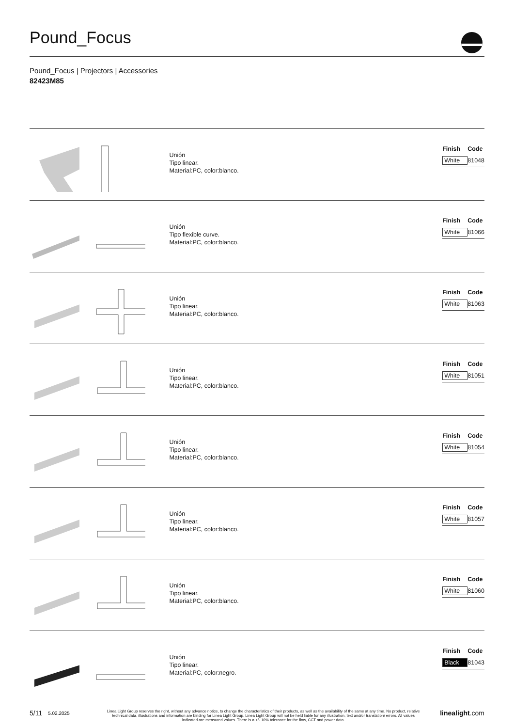Pound_Focus
Pound_Focus | Projectors | Accessories
82423M85
Unión
Tipo linear.
Material:PC, color:blanco.
| Finish | Code |
| --- | --- |
| White | 81048 |
Unión
Tipo flexible curve.
Material:PC, color:blanco.
| Finish | Code |
| --- | --- |
| White | 81066 |
Unión
Tipo linear.
Material:PC, color:blanco.
| Finish | Code |
| --- | --- |
| White | 81063 |
Unión
Tipo linear.
Material:PC, color:blanco.
| Finish | Code |
| --- | --- |
| White | 81051 |
Unión
Tipo linear.
Material:PC, color:blanco.
| Finish | Code |
| --- | --- |
| White | 81054 |
Unión
Tipo linear.
Material:PC, color:blanco.
| Finish | Code |
| --- | --- |
| White | 81057 |
Unión
Tipo linear.
Material:PC, color:blanco.
| Finish | Code |
| --- | --- |
| White | 81060 |
Unión
Tipo linear.
Material:PC, color:negro.
| Finish | Code |
| --- | --- |
| Black | 81043 |
5/11 5.02.2025 Linea Light Group reserves the right, without any advance notice, to change the characteristics of their products, as well as the availability of the same at any time. No product, relative technical data, illustrations and information are binding for Linea Light Group. Linea Light Group will not be held liable for any illustration, text and/or translation\ errors. All values indicated are measured values. There is a +/- 10% tolerance for the flow, CCT and power data. linealight.com